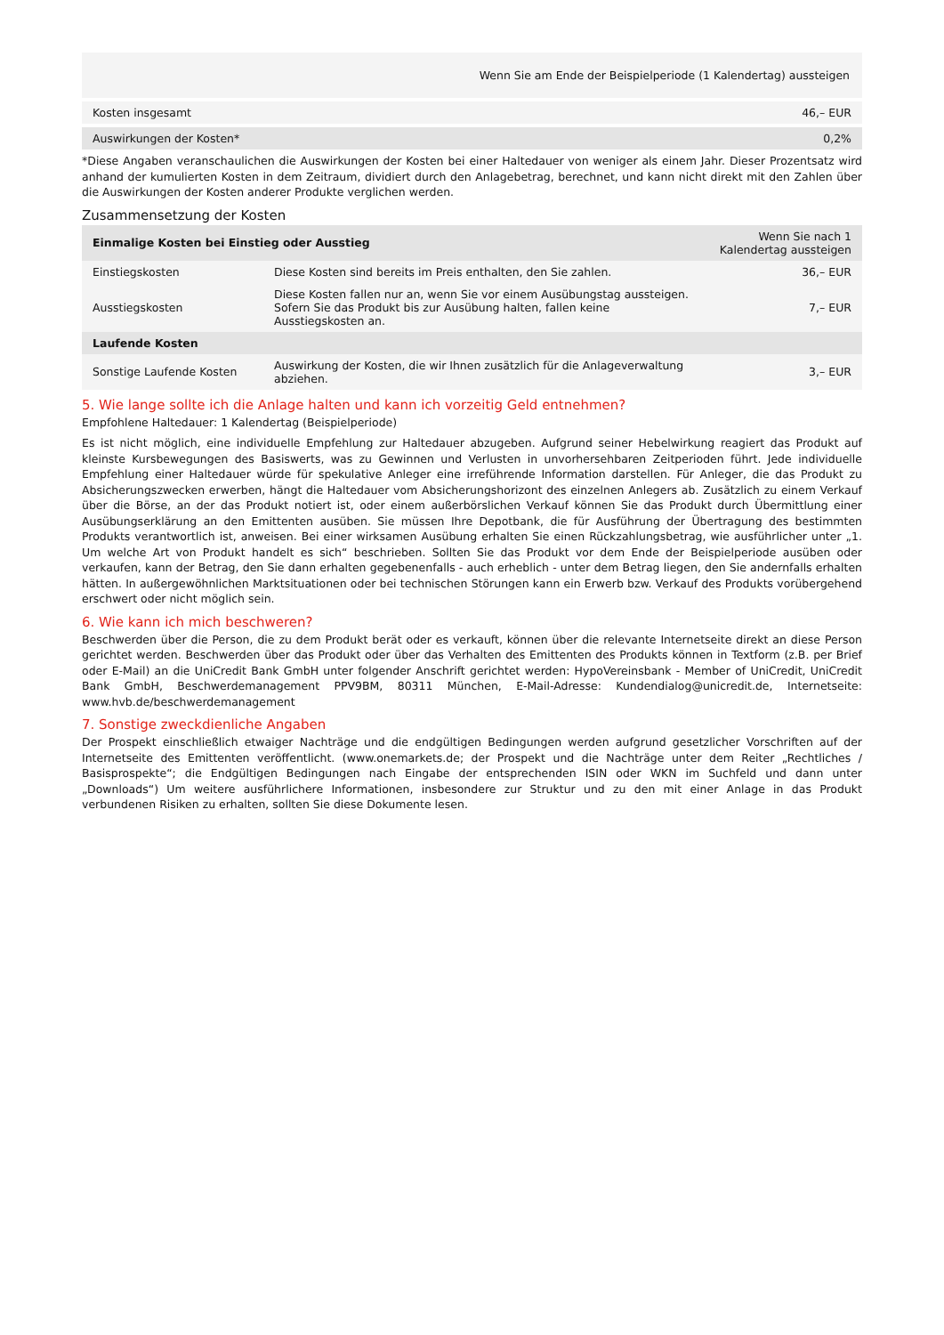| | Wenn Sie am Ende der Beispielperiode (1 Kalendertag) aussteigen |
| --- | --- |
| Kosten insgesamt | 46,– EUR |
| Auswirkungen der Kosten* | 0,2% |
*Diese Angaben veranschaulichen die Auswirkungen der Kosten bei einer Haltedauer von weniger als einem Jahr. Dieser Prozentsatz wird anhand der kumulierten Kosten in dem Zeitraum, dividiert durch den Anlagebetrag, berechnet, und kann nicht direkt mit den Zahlen über die Auswirkungen der Kosten anderer Produkte verglichen werden.
Zusammensetzung der Kosten
| Einmalige Kosten bei Einstieg oder Ausstieg | | Wenn Sie nach 1 Kalendertag aussteigen |
| --- | --- | --- |
| Einstiegskosten | Diese Kosten sind bereits im Preis enthalten, den Sie zahlen. | 36,– EUR |
| Ausstiegskosten | Diese Kosten fallen nur an, wenn Sie vor einem Ausübungstag aussteigen. Sofern Sie das Produkt bis zur Ausübung halten, fallen keine Ausstiegskosten an. | 7,– EUR |
| Laufende Kosten | | |
| Sonstige Laufende Kosten | Auswirkung der Kosten, die wir Ihnen zusätzlich für die Anlageverwaltung abziehen. | 3,– EUR |
5. Wie lange sollte ich die Anlage halten und kann ich vorzeitig Geld entnehmen?
Empfohlene Haltedauer: 1 Kalendertag (Beispielperiode)
Es ist nicht möglich, eine individuelle Empfehlung zur Haltedauer abzugeben. Aufgrund seiner Hebelwirkung reagiert das Produkt auf kleinste Kursbewegungen des Basiswerts, was zu Gewinnen und Verlusten in unvorhersehbaren Zeitperioden führt. Jede individuelle Empfehlung einer Haltedauer würde für spekulative Anleger eine irreführende Information darstellen. Für Anleger, die das Produkt zu Absicherungszwecken erwerben, hängt die Haltedauer vom Absicherungshorizont des einzelnen Anlegers ab. Zusätzlich zu einem Verkauf über die Börse, an der das Produkt notiert ist, oder einem außerbörslichen Verkauf können Sie das Produkt durch Übermittlung einer Ausübungserklärung an den Emittenten ausüben. Sie müssen Ihre Depotbank, die für Ausführung der Übertragung des bestimmten Produkts verantwortlich ist, anweisen. Bei einer wirksamen Ausübung erhalten Sie einen Rückzahlungsbetrag, wie ausführlicher unter „1. Um welche Art von Produkt handelt es sich“ beschrieben. Sollten Sie das Produkt vor dem Ende der Beispielperiode ausüben oder verkaufen, kann der Betrag, den Sie dann erhalten gegebenenfalls - auch erheblich - unter dem Betrag liegen, den Sie andernfalls erhalten hätten. In außergewöhnlichen Marktsituationen oder bei technischen Störungen kann ein Erwerb bzw. Verkauf des Produkts vorübergehend erschwert oder nicht möglich sein.
6. Wie kann ich mich beschweren?
Beschwerden über die Person, die zu dem Produkt berät oder es verkauft, können über die relevante Internetseite direkt an diese Person gerichtet werden. Beschwerden über das Produkt oder über das Verhalten des Emittenten des Produkts können in Textform (z.B. per Brief oder E-Mail) an die UniCredit Bank GmbH unter folgender Anschrift gerichtet werden: HypoVereinsbank - Member of UniCredit, UniCredit Bank GmbH, Beschwerdemanagement PPV9BM, 80311 München, E-Mail-Adresse: Kundendialog@unicredit.de, Internetseite: www.hvb.de/beschwerdemanagement
7. Sonstige zweckdienliche Angaben
Der Prospekt einschließlich etwaiger Nachträge und die endgültigen Bedingungen werden aufgrund gesetzlicher Vorschriften auf der Internetseite des Emittenten veröffentlicht. (www.onemarkets.de; der Prospekt und die Nachträge unter dem Reiter „Rechtliches / Basisprospekte“; die Endgültigen Bedingungen nach Eingabe der entsprechenden ISIN oder WKN im Suchfeld und dann unter „Downloads“) Um weitere ausführlichere Informationen, insbesondere zur Struktur und zu den mit einer Anlage in das Produkt verbundenen Risiken zu erhalten, sollten Sie diese Dokumente lesen.